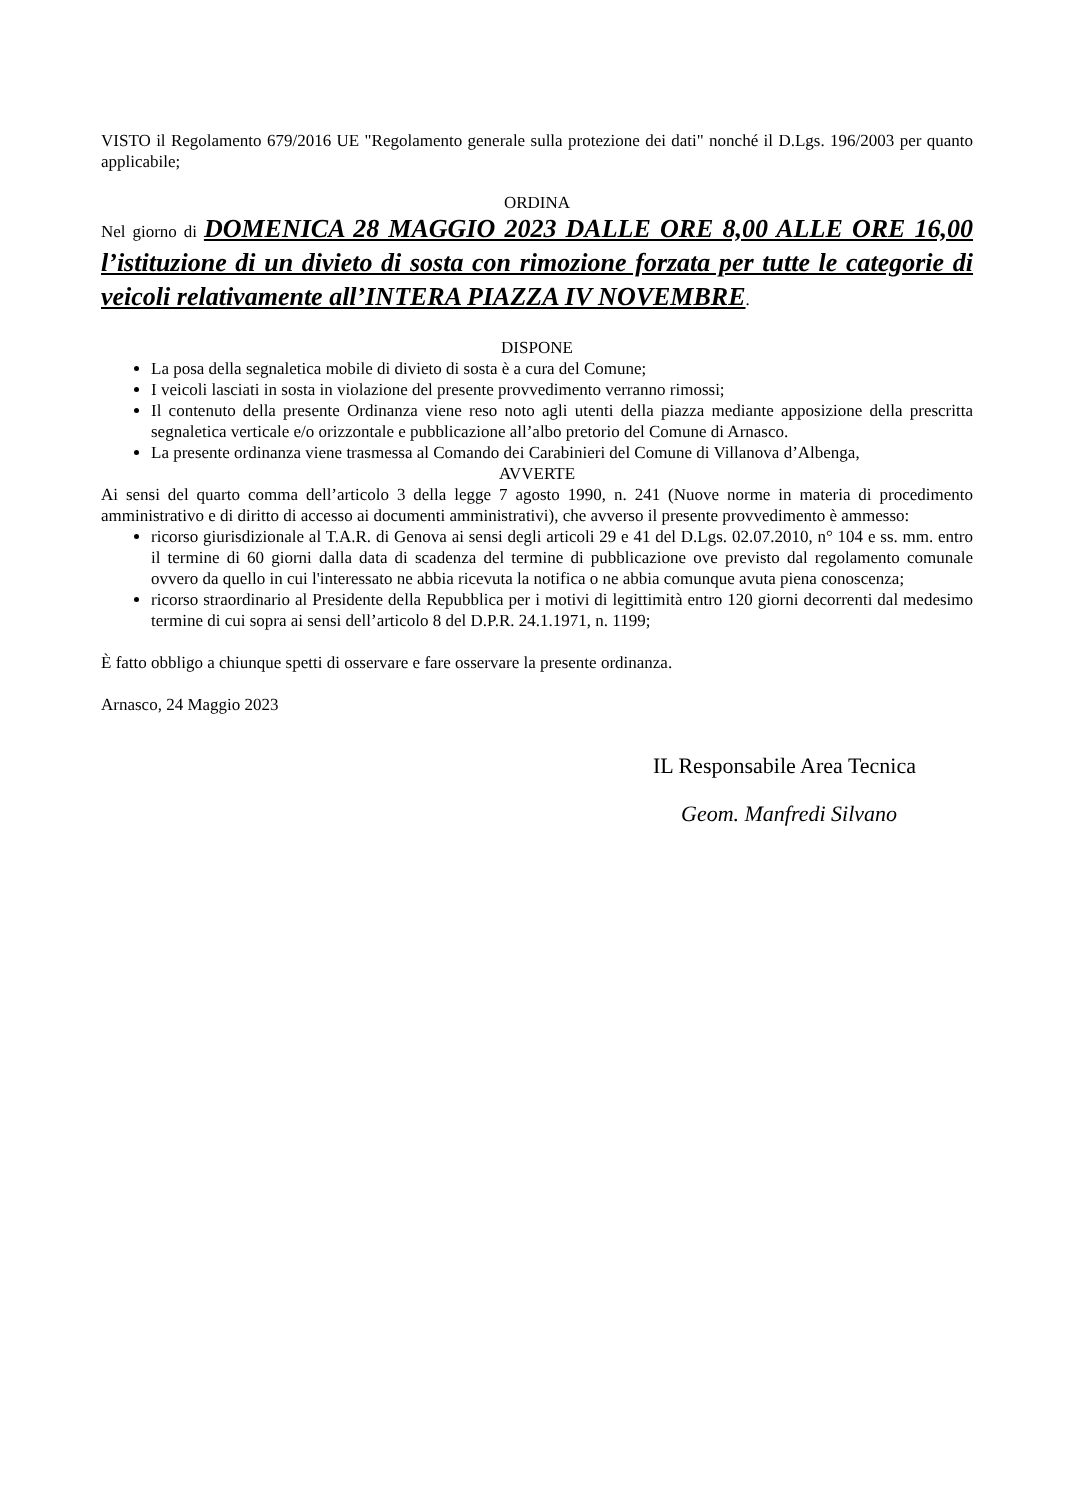VISTO il Regolamento 679/2016 UE "Regolamento generale sulla protezione dei dati" nonché il D.Lgs. 196/2003 per quanto applicabile;
ORDINA
Nel giorno di DOMENICA 28 MAGGIO 2023 DALLE ORE 8,00 ALLE ORE 16,00 l’istituzione di un divieto di sosta con rimozione forzata per tutte le categorie di veicoli relativamente all’INTERA PIAZZA IV NOVEMBRE.
DISPONE
La posa della segnaletica mobile di divieto di sosta è a cura del Comune;
I veicoli lasciati in sosta in violazione del presente provvedimento verranno rimossi;
Il contenuto della presente Ordinanza viene reso noto agli utenti della piazza mediante apposizione della prescritta segnaletica verticale e/o orizzontale e pubblicazione all’albo pretorio del Comune di Arnasco.
La presente ordinanza viene trasmessa al Comando dei Carabinieri del Comune di Villanova d’Albenga,
AVVERTE
Ai sensi del quarto comma dell’articolo 3 della legge 7 agosto 1990, n. 241 (Nuove norme in materia di procedimento amministrativo e di diritto di accesso ai documenti amministrativi), che avverso il presente provvedimento è ammesso:
ricorso giurisdizionale al T.A.R. di Genova ai sensi degli articoli 29 e 41 del D.Lgs. 02.07.2010, n° 104 e ss. mm. entro il termine di 60 giorni dalla data di scadenza del termine di pubblicazione ove previsto dal regolamento comunale ovvero da quello in cui l'interessato ne abbia ricevuta la notifica o ne abbia comunque avuta piena conoscenza;
ricorso straordinario al Presidente della Repubblica per i motivi di legittimità entro 120 giorni decorrenti dal medesimo termine di cui sopra ai sensi dell’articolo 8 del D.P.R. 24.1.1971, n. 1199;
È fatto obbligo a chiunque spetti di osservare e fare osservare la presente ordinanza.
Arnasco, 24 Maggio 2023
IL Responsabile Area Tecnica
Geom. Manfredi Silvano